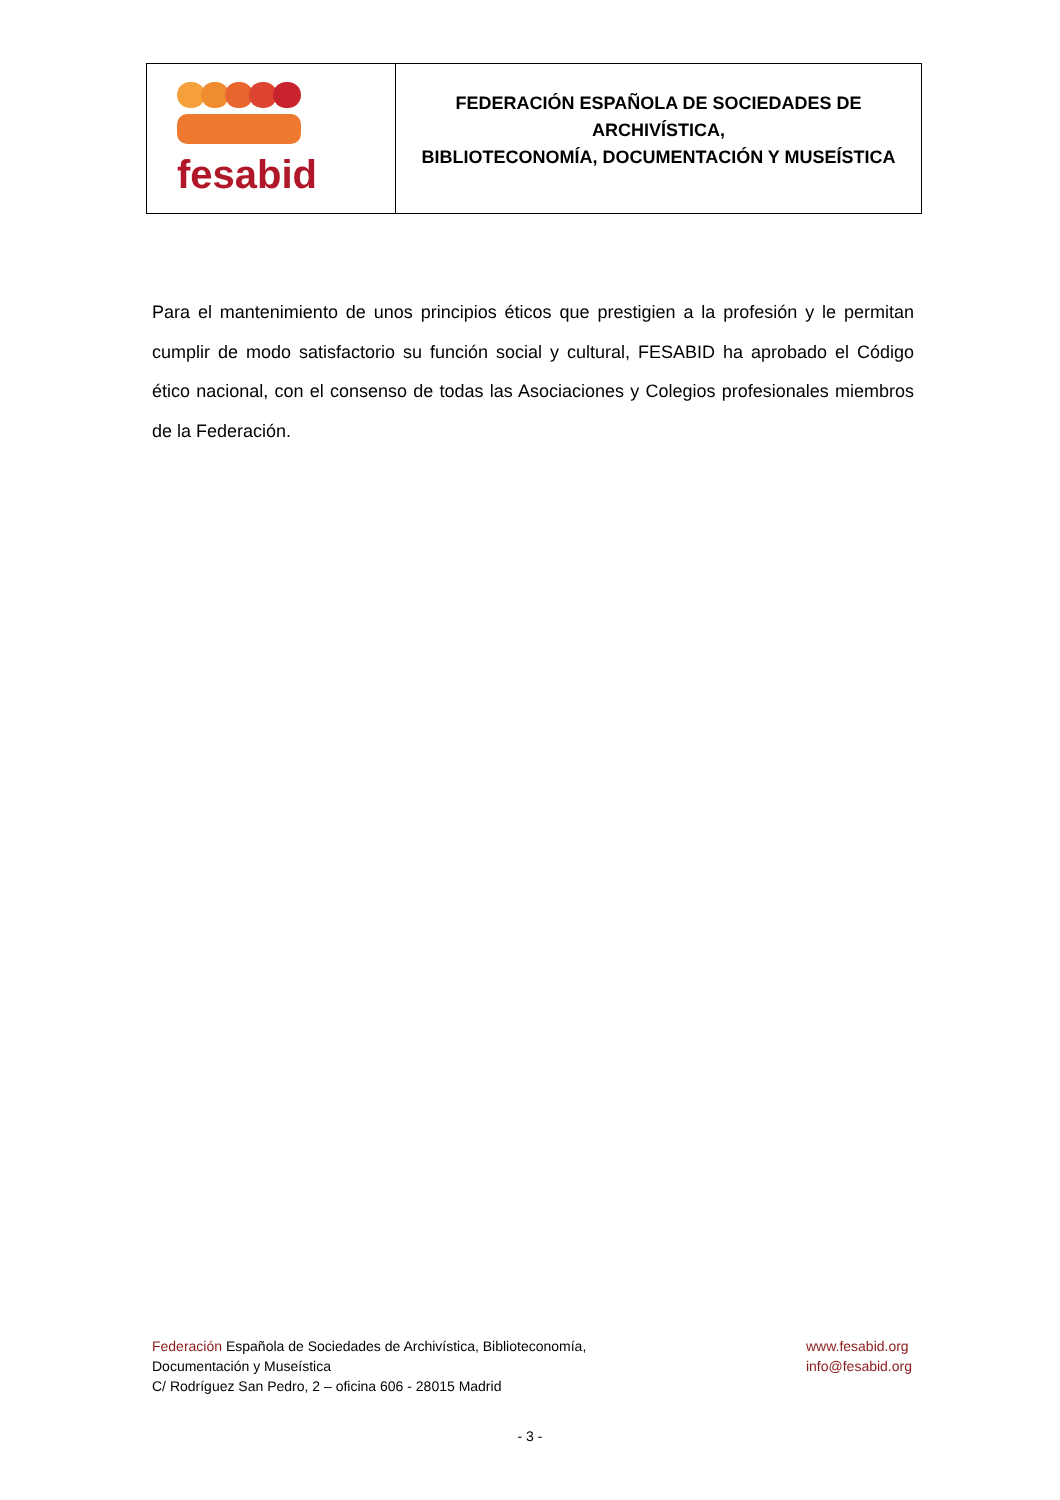| fesabid | FEDERACIÓN ESPAÑOLA DE SOCIEDADES DE ARCHIVÍSTICA, BIBLIOTECONOMÍA, DOCUMENTACIÓN Y MUSEÍSTICA |
Para el mantenimiento de unos principios éticos que prestigien a la profesión y le permitan cumplir de modo satisfactorio su función social y cultural, FESABID ha aprobado el Código ético nacional, con el consenso de todas las Asociaciones y Colegios profesionales miembros de la Federación.
Federación Española de Sociedades de Archivística, Biblioteconomía,
Documentación y Museística
C/ Rodríguez San Pedro, 2 – oficina 606 - 28015 Madrid
www.fesabid.org
info@fesabid.org
- 3 -